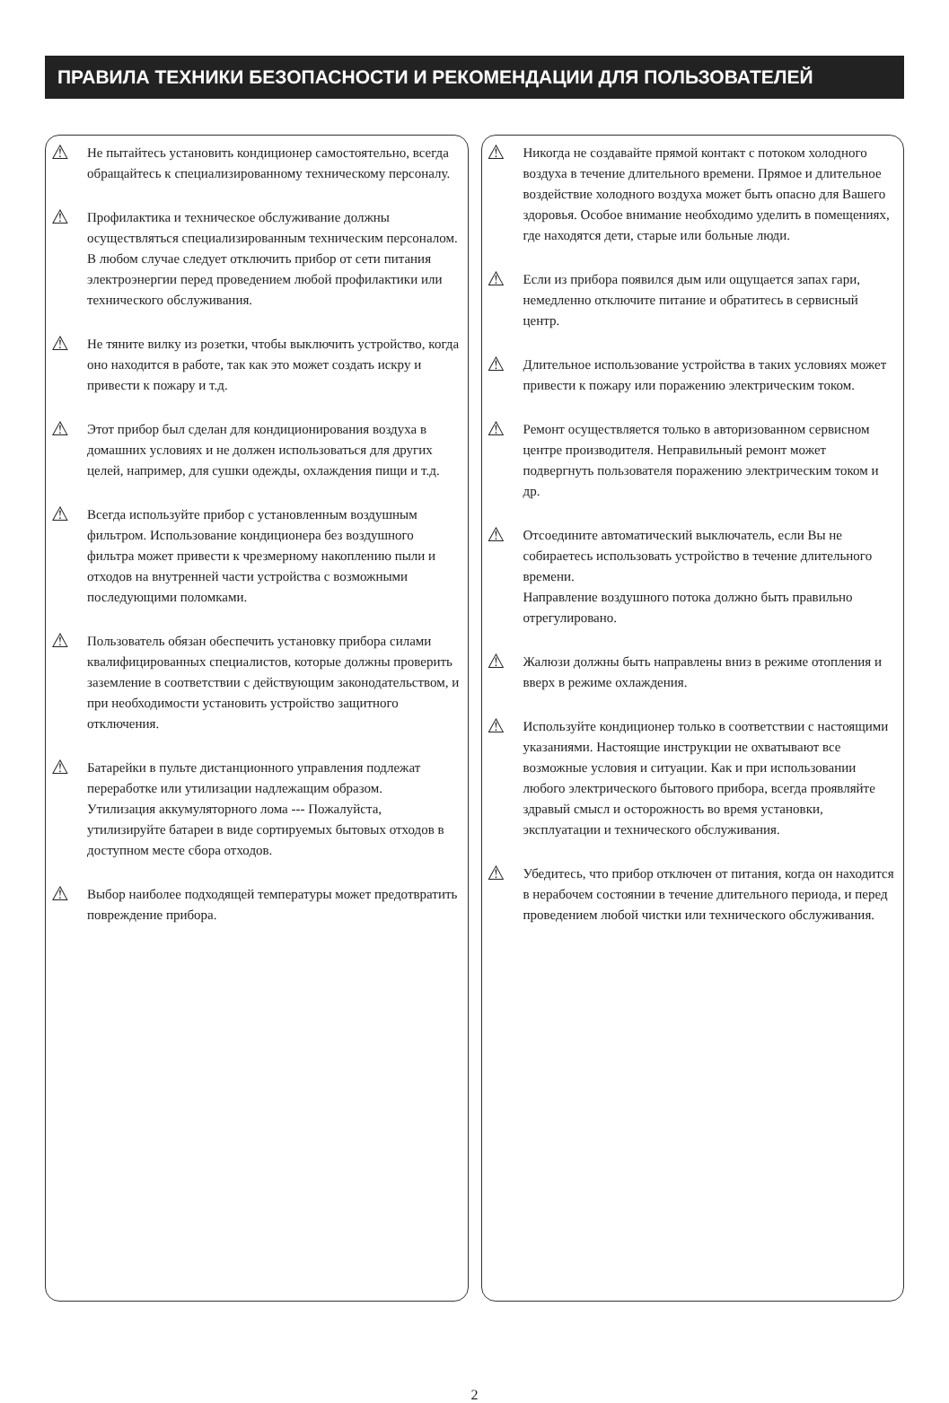ПРАВИЛА ТЕХНИКИ БЕЗОПАСНОСТИ И РЕКОМЕНДАЦИИ ДЛЯ ПОЛЬЗОВАТЕЛЕЙ
⚠
Не пытайтесь установить кондиционер самостоятельно, всегда обращайтесь к специализированному техническому персоналу.
⚠
Профилактика и техническое обслуживание должны осуществляться специализированным техническим персоналом. В любом случае следует отключить прибор от сети питания электроэнергии перед проведением любой профилактики или технического обслуживания.
⚠
Не тяните вилку из розетки, чтобы выключить устройство, когда оно находится в работе, так как это может создать искру и привести к пожару и т.д.
⚠
Этот прибор был сделан для кондиционирования воздуха в домашних условиях и не должен использоваться для других целей, например, для сушки одежды, охлаждения пищи и т.д.
⚠
Всегда используйте прибор с установленным воздушным фильтром. Использование кондиционера без воздушного фильтра может привести к чрезмерному накоплению пыли и отходов на внутренней части устройства с возможными последующими поломками.
⚠
Пользователь обязан обеспечить установку прибора силами квалифицированных специалистов, которые должны проверить заземление в соответствии с действующим законодательством, и при необходимости установить устройство защитного отключения.
⚠
Батарейки в пульте дистанционного управления подлежат переработке или утилизации надлежащим образом.
Утилизация аккумуляторного лома --- Пожалуйста, утилизируйте батареи в виде сортируемых бытовых отходов в доступном месте сбора отходов.
⚠
Выбор наиболее подходящей температуры может предотвратить повреждение прибора.
⚠
Никогда не создавайте прямой контакт с потоком холодного воздуха в течение длительного времени. Прямое и длительное воздействие холодного воздуха может быть опасно для Вашего здоровья. Особое внимание необходимо уделить в помещениях, где находятся дети, старые или больные люди.
⚠
Если из прибора появился дым или ощущается запах гари, немедленно отключите питание и обратитесь в сервисный центр.
⚠
Длительное использование устройства в таких условиях может привести к пожару или поражению электрическим током.
⚠
Ремонт осуществляется только в авторизованном сервисном центре производителя. Неправильный ремонт может подвергнуть пользователя поражению электрическим током и др.
⚠
Отсоедините автоматический выключатель, если Вы не собираетесь использовать устройство в течение длительного времени.
Направление воздушного потока должно быть правильно отрегулировано.
⚠
Жалюзи должны быть направлены вниз в режиме отопления и вверх в режиме охлаждения.
⚠
Используйте кондиционер только в соответствии с настоящими указаниями. Настоящие инструкции не охватывают все возможные условия и ситуации. Как и при использовании любого электрического бытового прибора, всегда проявляйте здравый смысл и осторожность во время установки, эксплуатации и технического обслуживания.
⚠
Убедитесь, что прибор отключен от питания, когда он находится в нерабочем состоянии в течение длительного периода, и перед проведением любой чистки или технического обслуживания.
2